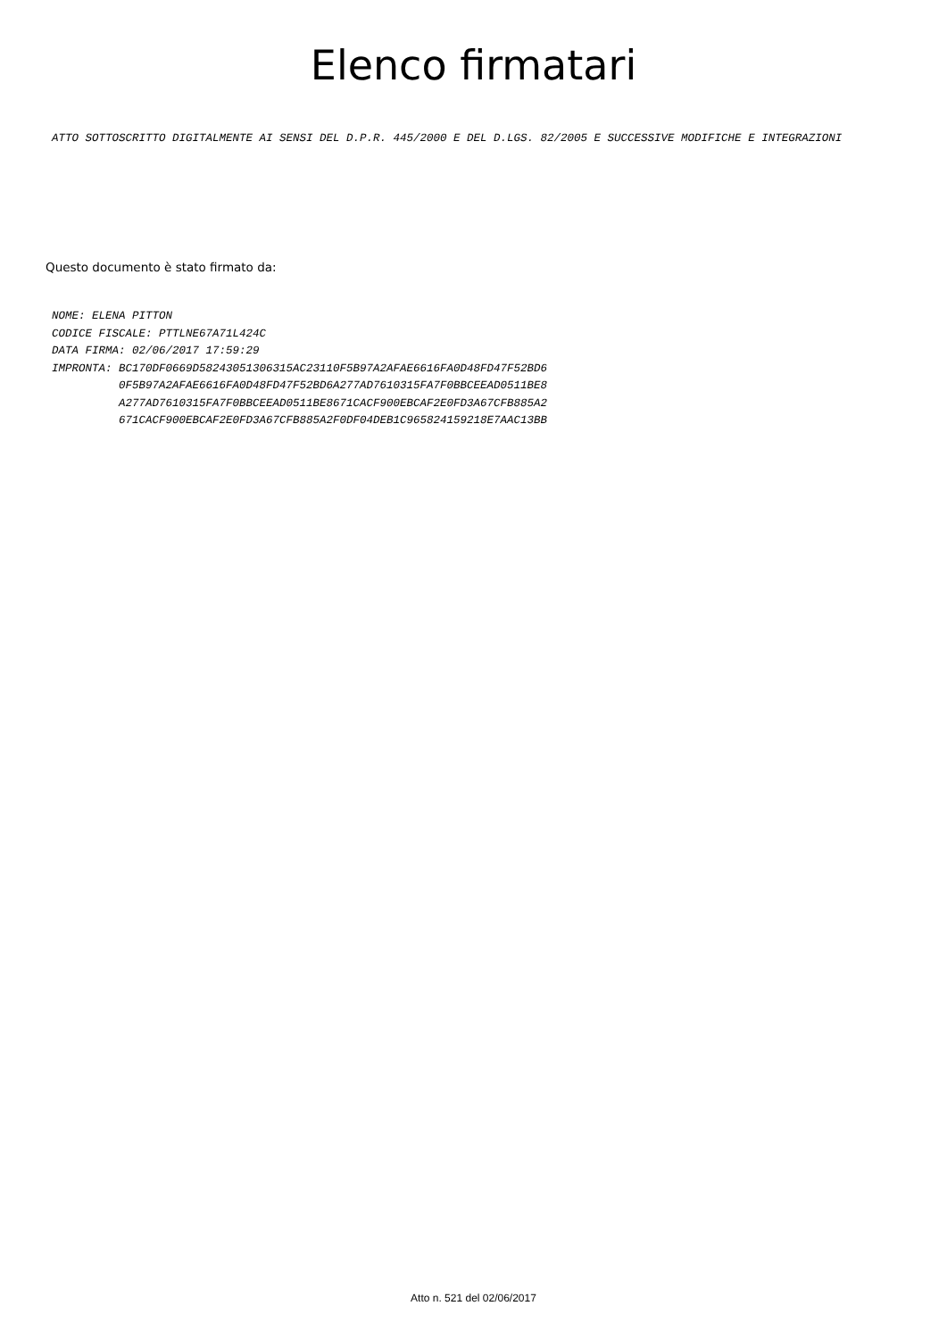Elenco firmatari
ATTO SOTTOSCRITTO DIGITALMENTE AI SENSI DEL D.P.R. 445/2000 E DEL D.LGS. 82/2005 E SUCCESSIVE MODIFICHE E INTEGRAZIONI
Questo documento è stato firmato da:
NOME: ELENA PITTON
CODICE FISCALE: PTTLNE67A71L424C
DATA FIRMA: 02/06/2017 17:59:29
IMPRONTA: BC170DF0669D58243051306315AC23110F5B97A2AFAE6616FA0D48FD47F52BD6
          0F5B97A2AFAE6616FA0D48FD47F52BD6A277AD7610315FA7F0BBCEEAD0511BE8
          A277AD7610315FA7F0BBCEEAD0511BE8671CACF900EBCAF2E0FD3A67CFB885A2
          671CACF900EBCAF2E0FD3A67CFB885A2F0DF04DEB1C965824159218E7AAC13BB
Atto n. 521 del 02/06/2017